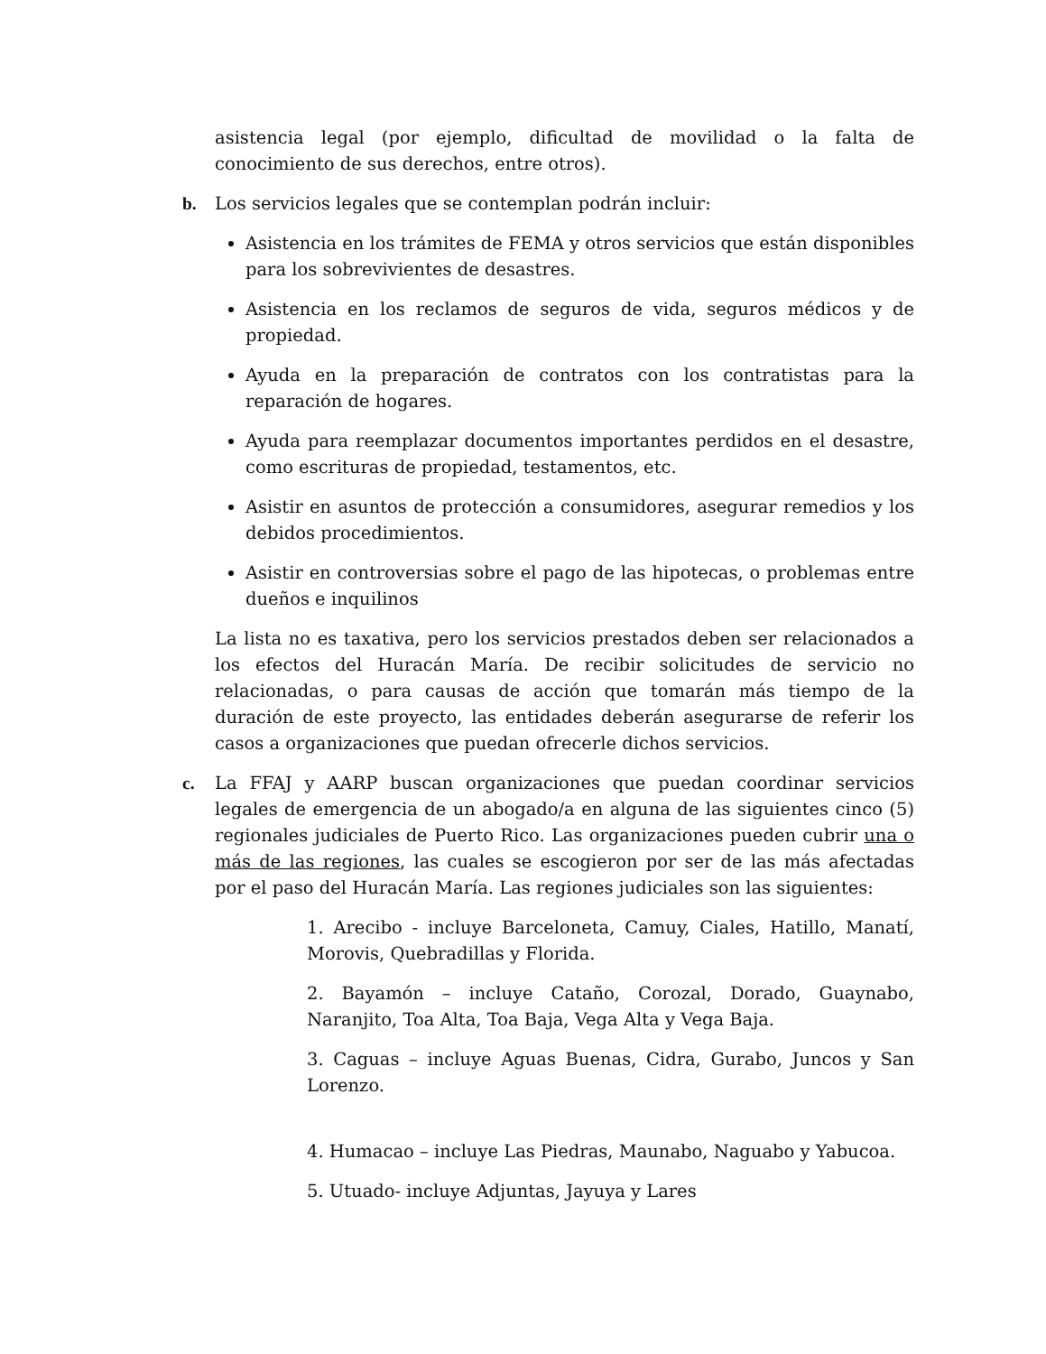asistencia legal (por ejemplo, dificultad de movilidad o la falta de conocimiento de sus derechos, entre otros).
b. Los servicios legales que se contemplan podrán incluir:
Asistencia en los trámites de FEMA y otros servicios que están disponibles para los sobrevivientes de desastres.
Asistencia en los reclamos de seguros de vida, seguros médicos y de propiedad.
Ayuda en la preparación de contratos con los contratistas para la reparación de hogares.
Ayuda para reemplazar documentos importantes perdidos en el desastre, como escrituras de propiedad, testamentos, etc.
Asistir en asuntos de protección a consumidores, asegurar remedios y los debidos procedimientos.
Asistir en controversias sobre el pago de las hipotecas, o problemas entre dueños e inquilinos
La lista no es taxativa, pero los servicios prestados deben ser relacionados a los efectos del Huracán María. De recibir solicitudes de servicio no relacionadas, o para causas de acción que tomarán más tiempo de la duración de este proyecto, las entidades deberán asegurarse de referir los casos a organizaciones que puedan ofrecerle dichos servicios.
c. La FFAJ y AARP buscan organizaciones que puedan coordinar servicios legales de emergencia de un abogado/a en alguna de las siguientes cinco (5) regionales judiciales de Puerto Rico. Las organizaciones pueden cubrir una o más de las regiones, las cuales se escogieron por ser de las más afectadas por el paso del Huracán María. Las regiones judiciales son las siguientes:
1. Arecibo - incluye Barceloneta, Camuy, Ciales, Hatillo, Manatí, Morovis, Quebradillas y Florida.
2. Bayamón – incluye Cataño, Corozal, Dorado, Guaynabo, Naranjito, Toa Alta, Toa Baja, Vega Alta y Vega Baja.
3. Caguas – incluye Aguas Buenas, Cidra, Gurabo, Juncos y San Lorenzo.
4. Humacao – incluye Las Piedras, Maunabo, Naguabo y Yabucoa.
5. Utuado- incluye Adjuntas, Jayuya y Lares